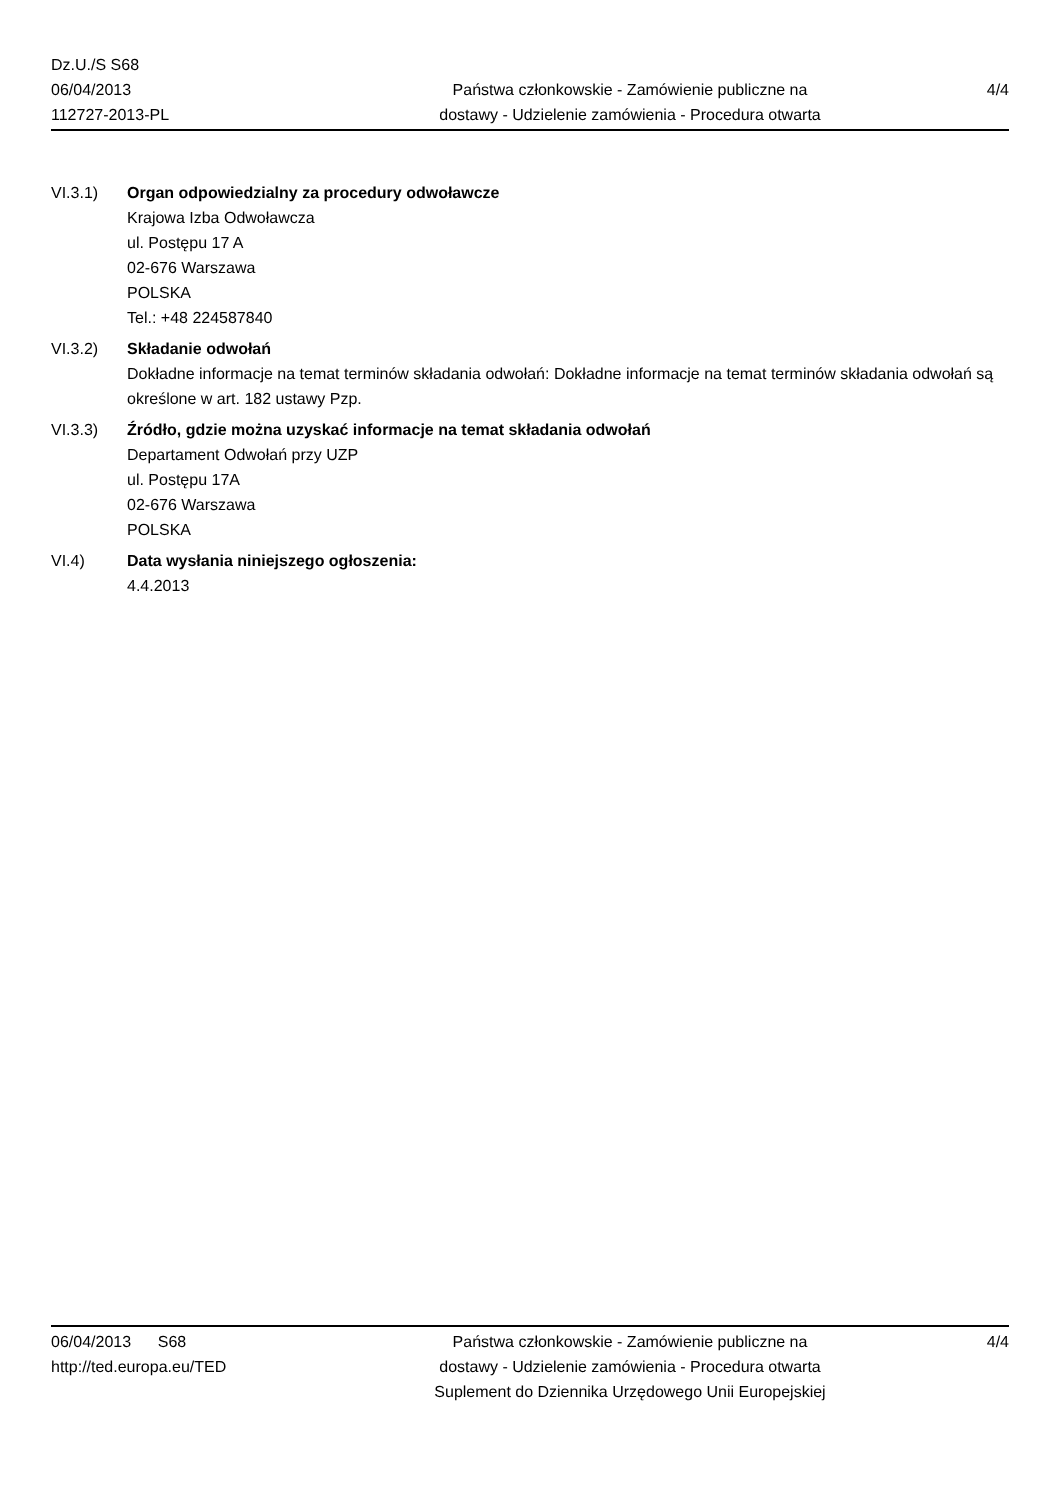Dz.U./S S68
06/04/2013
112727-2013-PL
Państwa członkowskie - Zamówienie publiczne na
dostawy - Udzielenie zamówienia - Procedura otwarta
4/4
VI.3.1) Organ odpowiedzialny za procedury odwoławcze
Krajowa Izba Odwoławcza
ul. Postępu 17 A
02-676 Warszawa
POLSKA
Tel.: +48 224587840
VI.3.2) Składanie odwołań
Dokładne informacje na temat terminów składania odwołań: Dokładne informacje na temat terminów składania odwołań są określone w art. 182 ustawy Pzp.
VI.3.3) Źródło, gdzie można uzyskać informacje na temat składania odwołań
Departament Odwołań przy UZP
ul. Postępu 17A
02-676 Warszawa
POLSKA
VI.4) Data wysłania niniejszego ogłoszenia:
4.4.2013
06/04/2013 S68
http://ted.europa.eu/TED
Państwa członkowskie - Zamówienie publiczne na
dostawy - Udzielenie zamówienia - Procedura otwarta
Suplement do Dziennika Urzędowego Unii Europejskiej
4/4